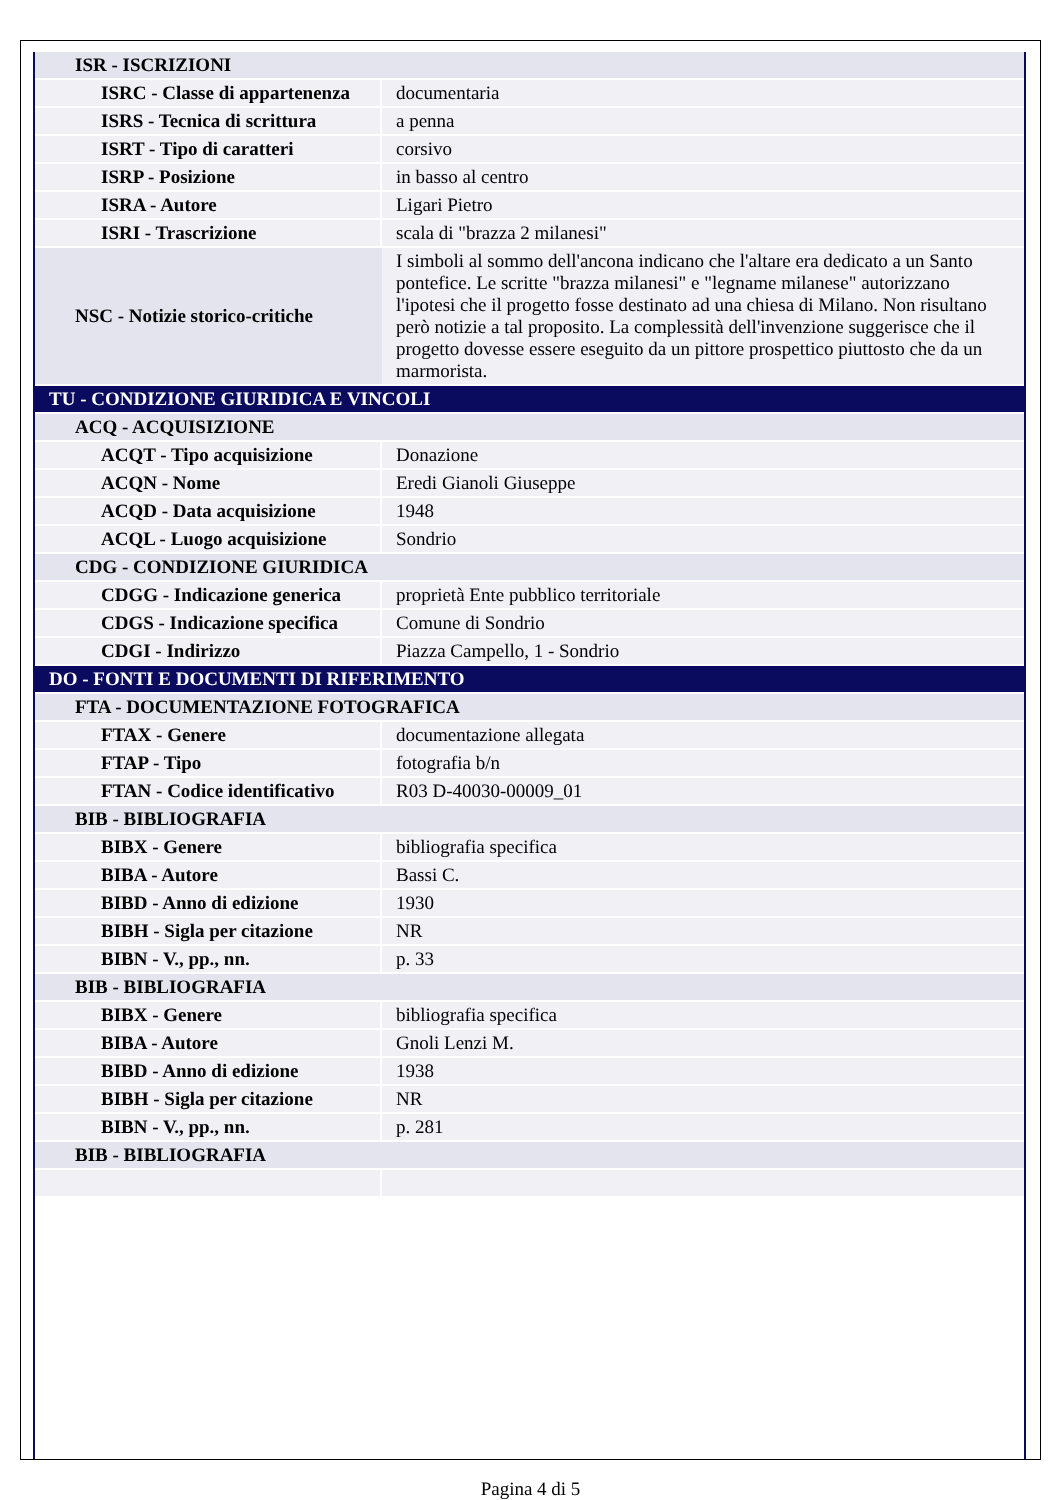| ISR - ISCRIZIONI | |
| ISRC - Classe di appartenenza | documentaria |
| ISRS - Tecnica di scrittura | a penna |
| ISRT - Tipo di caratteri | corsivo |
| ISRP - Posizione | in basso al centro |
| ISRA - Autore | Ligari Pietro |
| ISRI - Trascrizione | scala di "brazza 2 milanesi" |
| NSC - Notizie storico-critiche | I simboli al sommo dell'ancona indicano che l'altare era dedicato a un Santo pontefice. Le scritte "brazza milanesi" e "legname milanese" autorizzano l'ipotesi che il progetto fosse destinato ad una chiesa di Milano. Non risultano però notizie a tal proposito. La complessità dell'invenzione suggerisce che il progetto dovesse essere eseguito da un pittore prospettico piuttosto che da un marmorista. |
| TU - CONDIZIONE GIURIDICA E VINCOLI | |
| ACQ - ACQUISIZIONE | |
| ACQT - Tipo acquisizione | Donazione |
| ACQN - Nome | Eredi Gianoli Giuseppe |
| ACQD - Data acquisizione | 1948 |
| ACQL - Luogo acquisizione | Sondrio |
| CDG - CONDIZIONE GIURIDICA | |
| CDGG - Indicazione generica | proprietà Ente pubblico territoriale |
| CDGS - Indicazione specifica | Comune di Sondrio |
| CDGI - Indirizzo | Piazza Campello, 1 - Sondrio |
| DO - FONTI E DOCUMENTI DI RIFERIMENTO | |
| FTA - DOCUMENTAZIONE FOTOGRAFICA | |
| FTAX - Genere | documentazione allegata |
| FTAP - Tipo | fotografia b/n |
| FTAN - Codice identificativo | R03 D-40030-00009_01 |
| BIB - BIBLIOGRAFIA | |
| BIBX - Genere | bibliografia specifica |
| BIBA - Autore | Bassi C. |
| BIBD - Anno di edizione | 1930 |
| BIBH - Sigla per citazione | NR |
| BIBN - V., pp., nn. | p. 33 |
| BIB - BIBLIOGRAFIA | |
| BIBX - Genere | bibliografia specifica |
| BIBA - Autore | Gnoli Lenzi M. |
| BIBD - Anno di edizione | 1938 |
| BIBH - Sigla per citazione | NR |
| BIBN - V., pp., nn. | p. 281 |
| BIB - BIBLIOGRAFIA | |
Pagina 4 di 5